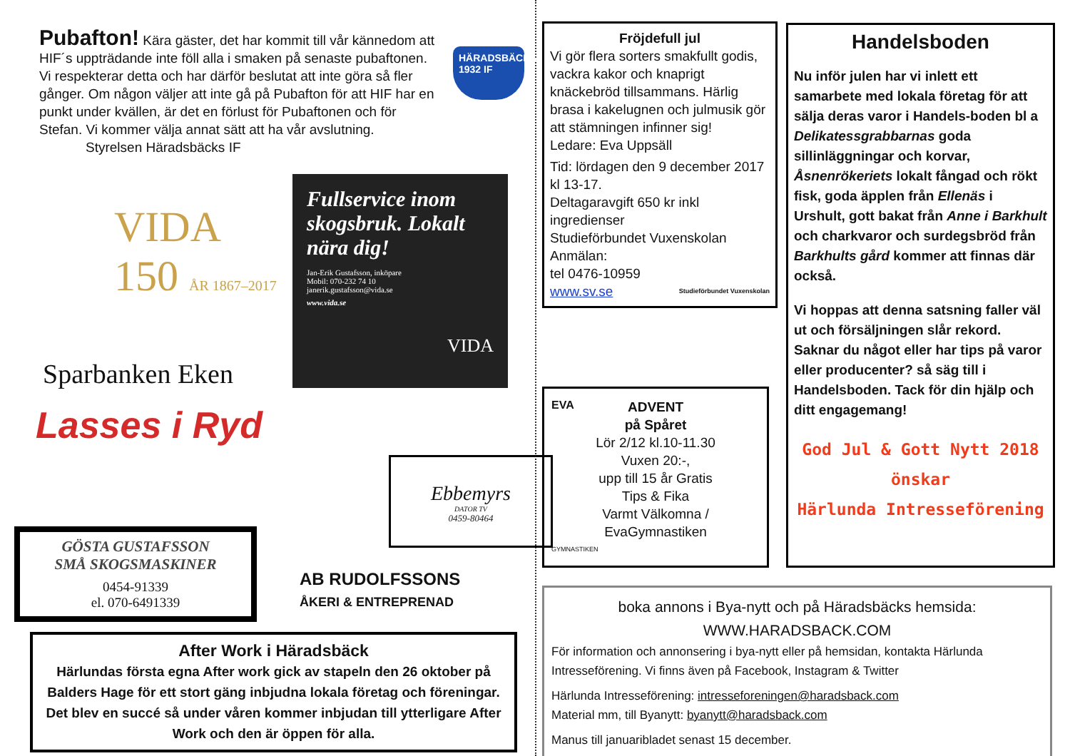Pubafton! Kära gäster, det har kommit till vår kännedom att HIF´s uppträdande inte föll alla i smaken på senaste pubaftonen. Vi respekterar detta och har därför beslutat att inte göra så fler gånger. Om någon väljer att inte gå på Pubafton för att HIF har en punkt under kvällen, är det en förlust för Pubaftonen och för Stefan. Vi kommer välja annat sätt att ha vår avslutning.
Styrelsen Häradsbäcks IF
HÄRADSBÄCKS 1932 IF
VIDA 150 ÅR 1867–2017
Sparbanken Eken
Lasses i Ryd
Fullservice inom skogsbruk. Lokalt nära dig!
Jan-Erik Gustafsson, inköpare
Mobil: 070-232 74 10
janerik.gustafsson@vida.se
www.vida.se
VIDA
GÖSTA GUSTAFSSON
SMÅ SKOGSMASKINER
0454-91339
el. 070-6491339
Ebbemyrs
DATOR TV
0459-80464
AB RUDOLFSSONS
ÅKERI & ENTREPRENAD
After Work i Häradsbäck
Härlundas första egna After work gick av stapeln den 26 oktober på Balders Hage för ett stort gäng inbjudna lokala företag och föreningar. Det blev en succé så under våren kommer inbjudan till ytterligare After Work och den är öppen för alla.
Fröjdefull jul
Vi gör flera sorters smakfullt godis, vackra kakor och knaprigt knäckebröd tillsammans. Härlig brasa i kakelugnen och julmusik gör att stämningen infinner sig!
Ledare: Eva Uppsäll
Tid: lördagen den 9 december 2017 kl 13-17.
Deltagaravgift 650 kr inkl ingredienser
Studieförbundet Vuxenskolan
Anmälan:
tel 0476-10959
www.sv.se Studieförbundet Vuxenskolan
EVA
ADVENT
på Spåret
Lör 2/12 kl.10-11.30
Vuxen 20:-,
upp till 15 år Gratis
Tips & Fika
Varmt Välkomna /
EvaGymnastiken
GYMNASTIKEN
Handelsboden
Nu inför julen har vi inlett ett samarbete med lokala företag för att sälja deras varor i Handels-boden bl a Delikatessgrabbarnas goda sillinläggningar och korvar, Åsnenrökeriets lokalt fångad och rökt fisk, goda äpplen från Ellenäs i Urshult, gott bakat från Anne i Barkhult och charkvaror och surdegsbröd från Barkhults gård kommer att finnas där också.
Vi hoppas att denna satsning faller väl ut och försäljningen slår rekord. Saknar du något eller har tips på varor eller producenter? så säg till i Handelsboden. Tack för din hjälp och ditt engagemang!
God Jul & Gott Nytt 2018
önskar
Härlunda Intresseförening
boka annons i Bya-nytt och på Häradsbäcks hemsida:
WWW.HARADSBACK.COM
För information och annonsering i bya-nytt eller på hemsidan, kontakta Härlunda Intresseförening. Vi finns även på Facebook, Instagram & Twitter
Härlunda Intresseförening: intresseforeningen@haradsback.com
Material mm, till Byanytt: byanytt@haradsback.com
Manus till januaribladet senast 15 december.